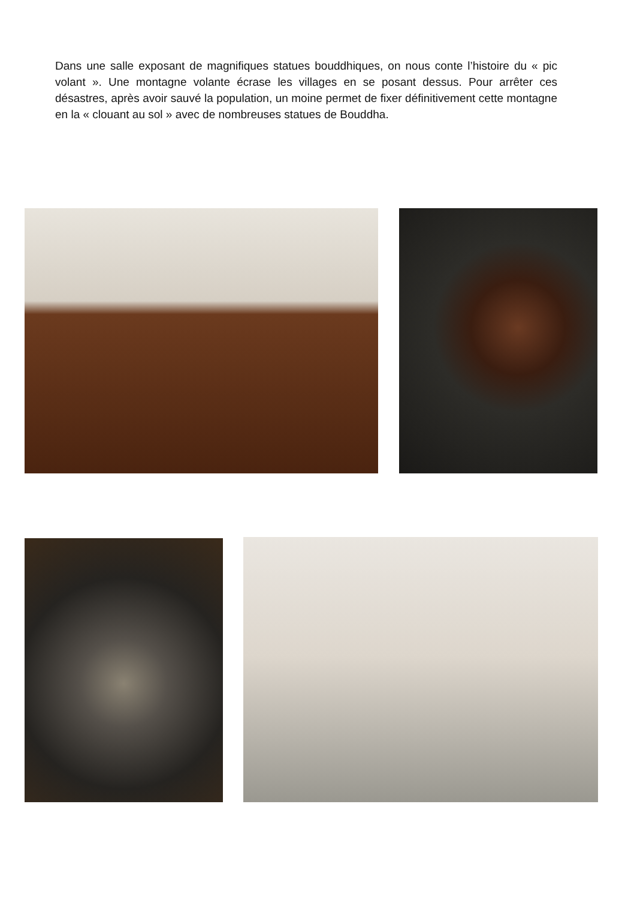Dans une salle exposant de magnifiques statues bouddhiques, on nous conte l’histoire du « pic volant ». Une montagne volante écrase les villages en se posant dessus. Pour arrêter ces désastres, après avoir sauvé la population, un moine permet de fixer définitivement cette montagne en la « clouant au sol » avec de nombreuses statues de Bouddha.